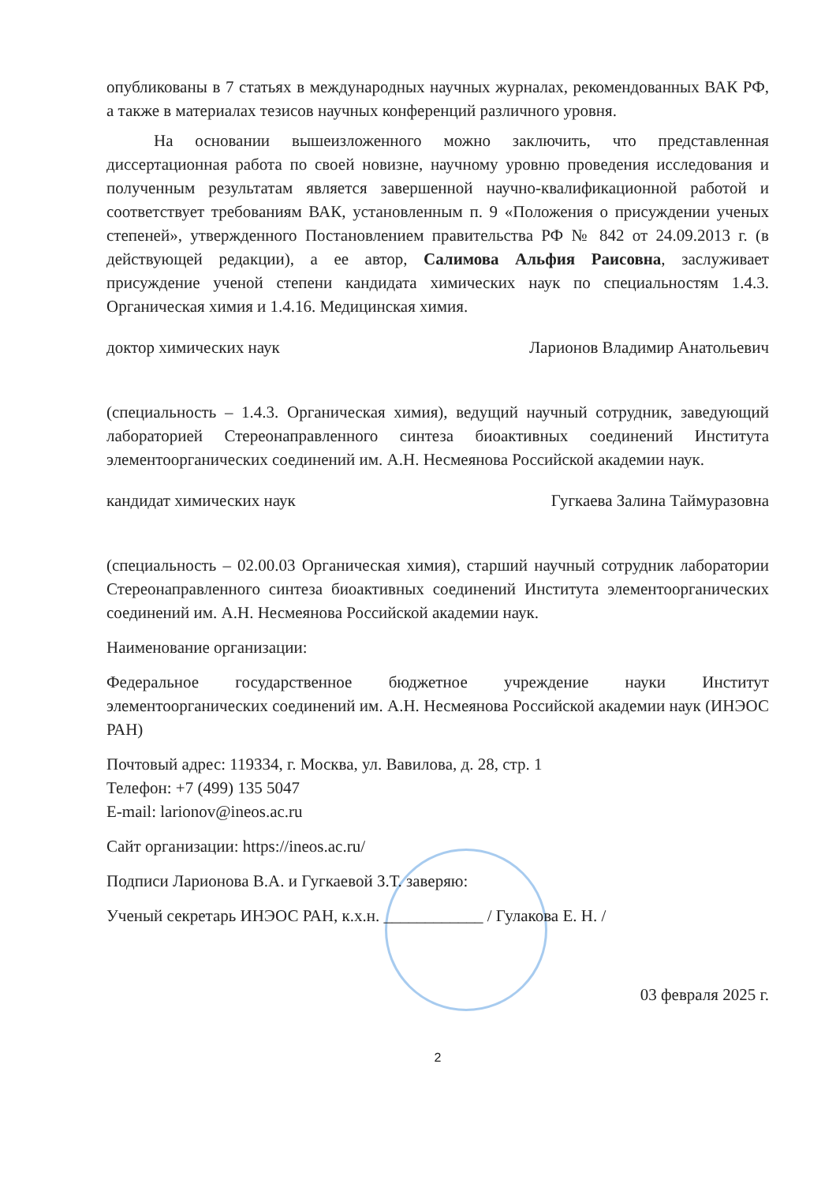опубликованы в 7 статьях в международных научных журналах, рекомендованных ВАК РФ, а также в материалах тезисов научных конференций различного уровня.
На основании вышеизложенного можно заключить, что представленная диссертационная работа по своей новизне, научному уровню проведения исследования и полученным результатам является завершенной научно-квалификационной работой и соответствует требованиям ВАК, установленным п. 9 «Положения о присуждении ученых степеней», утвержденного Постановлением правительства РФ № 842 от 24.09.2013 г. (в действующей редакции), а ее автор, Салимова Альфия Раисовна, заслуживает присуждение ученой степени кандидата химических наук по специальностям 1.4.3. Органическая химия и 1.4.16. Медицинская химия.
доктор химических наук Ларионов Владимир Анатольевич
(специальность – 1.4.3. Органическая химия), ведущий научный сотрудник, заведующий лабораторией Стереонаправленного синтеза биоактивных соединений Института элементоорганических соединений им. А.Н. Несмеянова Российской академии наук.
кандидат химических наук Гугкаева Залина Таймуразовна
(специальность – 02.00.03 Органическая химия), старший научный сотрудник лаборатории Стереонаправленного синтеза биоактивных соединений Института элементоорганических соединений им. А.Н. Несмеянова Российской академии наук.
Наименование организации:
Федеральное государственное бюджетное учреждение науки Институт элементоорганических соединений им. А.Н. Несмеянова Российской академии наук (ИНЭОС РАН)
Почтовый адрес: 119334, г. Москва, ул. Вавилова, д. 28, стр. 1
Телефон: +7 (499) 135 5047
E-mail: larionov@ineos.ac.ru
Сайт организации: https://ineos.ac.ru/
Подписи Ларионова В.А. и Гугкаевой З.Т. заверяю:
Ученый секретарь ИНЭОС РАН, к.х.н. ____________ / Гулакова Е. Н. /
03 февраля 2025 г.
2